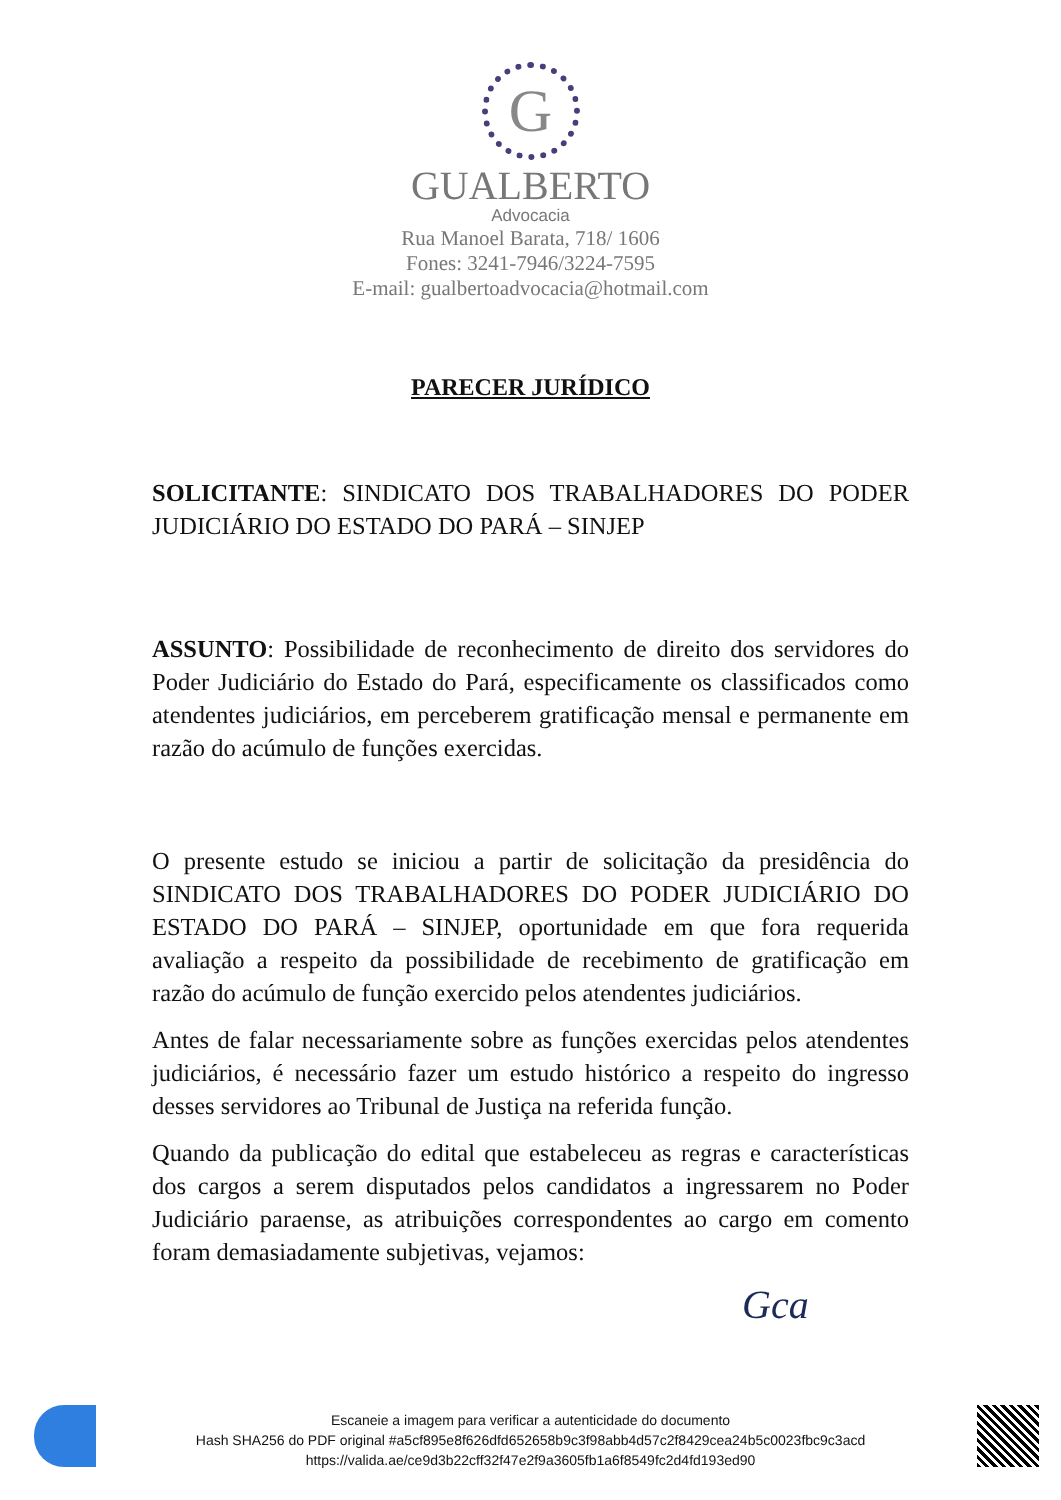G
GUALBERTO
Advocacia
Rua Manoel Barata, 718/ 1606
Fones: 3241-7946/3224-7595
E-mail: gualbertoadvocacia@hotmail.com
PARECER JURÍDICO
SOLICITANTE: SINDICATO DOS TRABALHADORES DO PODER JUDICIÁRIO DO ESTADO DO PARÁ – SINJEP
ASSUNTO: Possibilidade de reconhecimento de direito dos servidores do Poder Judiciário do Estado do Pará, especificamente os classificados como atendentes judiciários, em perceberem gratificação mensal e permanente em razão do acúmulo de funções exercidas.
O presente estudo se iniciou a partir de solicitação da presidência do SINDICATO DOS TRABALHADORES DO PODER JUDICIÁRIO DO ESTADO DO PARÁ – SINJEP, oportunidade em que fora requerida avaliação a respeito da possibilidade de recebimento de gratificação em razão do acúmulo de função exercido pelos atendentes judiciários.
Antes de falar necessariamente sobre as funções exercidas pelos atendentes judiciários, é necessário fazer um estudo histórico a respeito do ingresso desses servidores ao Tribunal de Justiça na referida função.
Quando da publicação do edital que estabeleceu as regras e características dos cargos a serem disputados pelos candidatos a ingressarem no Poder Judiciário paraense, as atribuições correspondentes ao cargo em comento foram demasiadamente subjetivas, vejamos:
Gca
Escaneie a imagem para verificar a autenticidade do documento
Hash SHA256 do PDF original #a5cf895e8f626dfd652658b9c3f98abb4d57c2f8429cea24b5c0023fbc9c3acd
https://valida.ae/ce9d3b22cff32f47e2f9a3605fb1a6f8549fc2d4fd193ed90